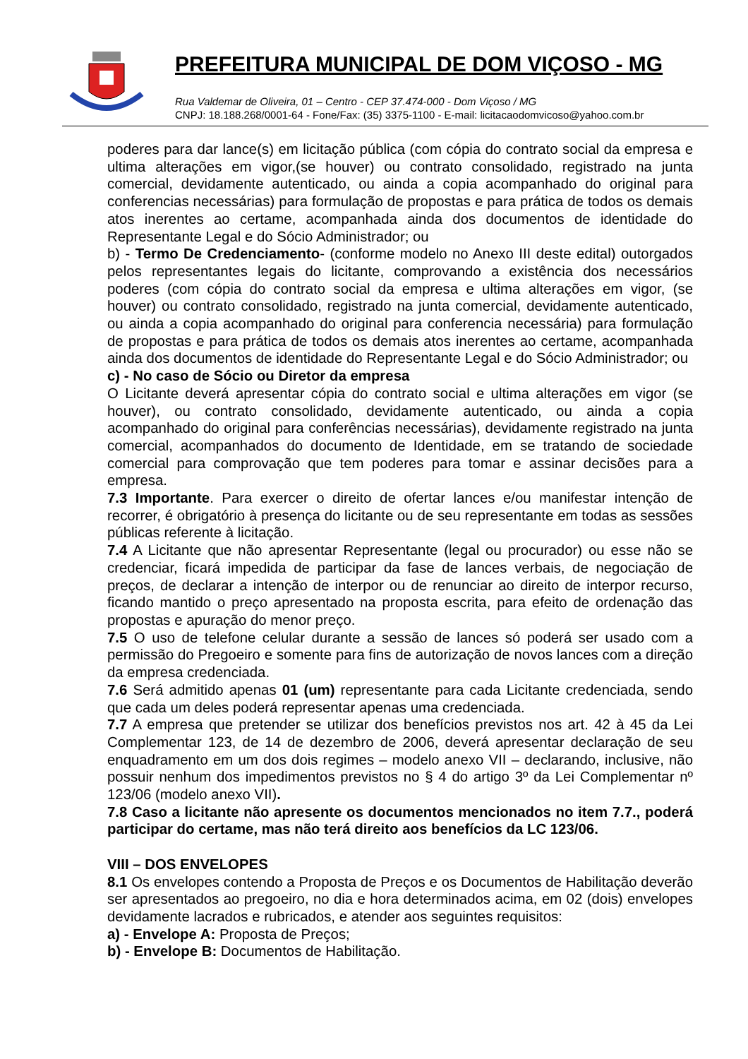PREFEITURA MUNICIPAL DE DOM VIÇOSO - MG
Rua Valdemar de Oliveira, 01 – Centro - CEP 37.474-000 - Dom Viçoso / MG
CNPJ: 18.188.268/0001-64 - Fone/Fax: (35) 3375-1100 - E-mail: licitacaodomvicoso@yahoo.com.br
poderes para dar lance(s) em licitação pública (com cópia do contrato social da empresa e ultima alterações em vigor,(se houver) ou contrato consolidado, registrado na junta comercial, devidamente autenticado, ou ainda a copia acompanhado do original para conferencias necessárias) para formulação de propostas e para prática de todos os demais atos inerentes ao certame, acompanhada ainda dos documentos de identidade do Representante Legal e do Sócio Administrador; ou
b) - Termo De Credenciamento- (conforme modelo no Anexo III deste edital) outorgados pelos representantes legais do licitante, comprovando a existência dos necessários poderes (com cópia do contrato social da empresa e ultima alterações em vigor, (se houver) ou contrato consolidado, registrado na junta comercial, devidamente autenticado, ou ainda a copia acompanhado do original para conferencia necessária) para formulação de propostas e para prática de todos os demais atos inerentes ao certame, acompanhada ainda dos documentos de identidade do Representante Legal e do Sócio Administrador; ou
c) - No caso de Sócio ou Diretor da empresa
O Licitante deverá apresentar cópia do contrato social e ultima alterações em vigor (se houver), ou contrato consolidado, devidamente autenticado, ou ainda a copia acompanhado do original para conferências necessárias), devidamente registrado na junta comercial, acompanhados do documento de Identidade, em se tratando de sociedade comercial para comprovação que tem poderes para tomar e assinar decisões para a empresa.
7.3 Importante. Para exercer o direito de ofertar lances e/ou manifestar intenção de recorrer, é obrigatório à presença do licitante ou de seu representante em todas as sessões públicas referente à licitação.
7.4 A Licitante que não apresentar Representante (legal ou procurador) ou esse não se credenciar, ficará impedida de participar da fase de lances verbais, de negociação de preços, de declarar a intenção de interpor ou de renunciar ao direito de interpor recurso, ficando mantido o preço apresentado na proposta escrita, para efeito de ordenação das propostas e apuração do menor preço.
7.5 O uso de telefone celular durante a sessão de lances só poderá ser usado com a permissão do Pregoeiro e somente para fins de autorização de novos lances com a direção da empresa credenciada.
7.6 Será admitido apenas 01 (um) representante para cada Licitante credenciada, sendo que cada um deles poderá representar apenas uma credenciada.
7.7 A empresa que pretender se utilizar dos benefícios previstos nos art. 42 à 45 da Lei Complementar 123, de 14 de dezembro de 2006, deverá apresentar declaração de seu enquadramento em um dos dois regimes – modelo anexo VII – declarando, inclusive, não possuir nenhum dos impedimentos previstos no § 4 do artigo 3º da Lei Complementar nº 123/06 (modelo anexo VII).
7.8 Caso a licitante não apresente os documentos mencionados no item 7.7., poderá participar do certame, mas não terá direito aos benefícios da LC 123/06.
VIII – DOS ENVELOPES
8.1 Os envelopes contendo a Proposta de Preços e os Documentos de Habilitação deverão ser apresentados ao pregoeiro, no dia e hora determinados acima, em 02 (dois) envelopes devidamente lacrados e rubricados, e atender aos seguintes requisitos:
a) - Envelope A: Proposta de Preços;
b) - Envelope B: Documentos de Habilitação.